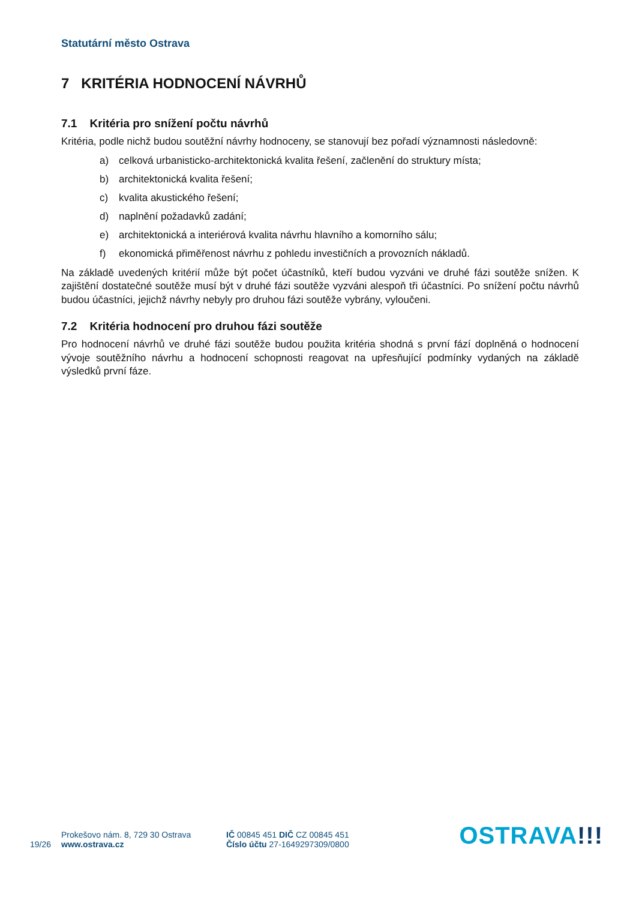Statutární město Ostrava
7 KRITÉRIA HODNOCENÍ NÁVRHŮ
7.1 Kritéria pro snížení počtu návrhů
Kritéria, podle nichž budou soutěžní návrhy hodnoceny, se stanovují bez pořadí významnosti následovně:
a) celková urbanisticko-architektonická kvalita řešení, začlenění do struktury místa;
b) architektonická kvalita řešení;
c) kvalita akustického řešení;
d) naplnění požadavků zadání;
e) architektonická a interiérová kvalita návrhu hlavního a komorního sálu;
f) ekonomická přiměřenost návrhu z pohledu investičních a provozních nákladů.
Na základě uvedených kritérií může být počet účastníků, kteří budou vyzváni ve druhé fázi soutěže snížen. K zajištění dostatečné soutěže musí být v druhé fázi soutěže vyzváni alespoň tři účastníci. Po snížení počtu návrhů budou účastníci, jejichž návrhy nebyly pro druhou fázi soutěže vybrány, vyloučeni.
7.2 Kritéria hodnocení pro druhou fázi soutěže
Pro hodnocení návrhů ve druhé fázi soutěže budou použita kritéria shodná s první fází doplněná o hodnocení vývoje soutěžního návrhu a hodnocení schopnosti reagovat na upřesňující podmínky vydaných na základě výsledků první fáze.
19/26
Prokešovo nám. 8, 729 30 Ostrava
www.ostrava.cz
IČ 00845 451 DIČ CZ 00845 451
Číslo účtu 27-1649297309/0800
OSTRAVA!!!